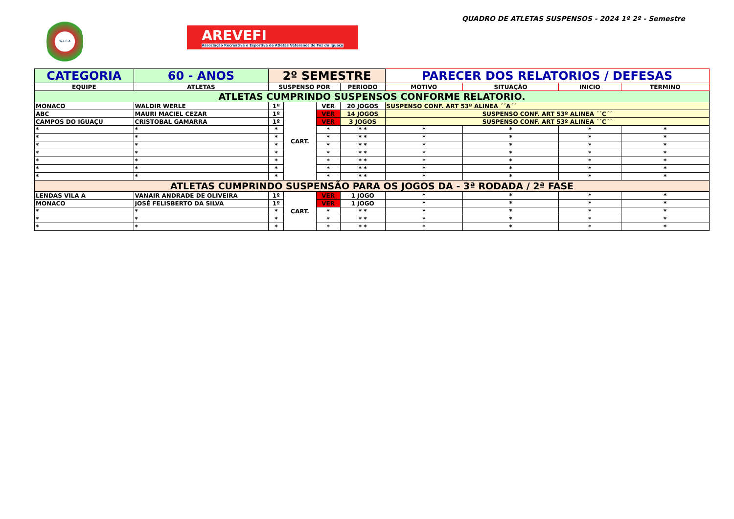W.L.C.A
AREVEFI
Associação Recreativa e Esportiva de Atletas Veteranos de Foz do Iguaçu
QUADRO DE ATLETAS SUSPENSOS - 2024 1º 2º - Semestre
| CATEGORIA | 60 - ANOS | 2º SEMESTRE | | | | PARECER DOS RELATORIOS / DEFESAS | | | |
| EQUIPE | ATLETAS | SUSPENSO POR | | | PERIODO | MOTIVO | SITUAÇÃO | INICIO | TÉRMINO |
| ATLETAS CUMPRINDO SUSPENSOS CONFORME RELATORIO. | | | | | | | | | |
| MONACO | WALDIR WERLE | 1º | CART. | VER | 20 JOGOS | SUSPENSO CONF. ART 53º ALINEA ´´A´´ | | | |
| ABC | MAURI MACIEL CEZAR | 1º | | VER | 14 JOGOS | SUSPENSO CONF. ART 53º ALINEA ´´C´´ | | | |
| CAMPOS DO IGUAÇU | CRISTOBAL GAMARRA | 1º | | VER | 3 JOGOS | SUSPENSO CONF. ART 53º ALINEA ´´C´´ | | | |
| * | * | * | | * | * * | * | * | * | * |
| * | * | * | | * | * * | * | * | * | * |
| * | * | * | | * | * * | * | * | * | * |
| * | * | * | | * | * * | * | * | * | * |
| * | * | * | | * | * * | * | * | * | * |
| * | * | * | | * | * * | * | * | * | * |
| * | * | * | | * | * * | * | * | * | * |
| ATLETAS CUMPRINDO SUSPENSÃO PARA OS JOGOS DA - 3ª RODADA / 2ª FASE | | | | | | | | | |
| LENDAS VILA A | VANAIR ANDRADE DE OLIVEIRA | 1º | CART. | VER | 1 JOGO | * | * | * | * |
| MONACO | JOSÉ FELISBERTO DA SILVA | 1º | | VER | 1 JOGO | * | * | * | * |
| * | * | * | | * | * * | * | * | * | * |
| * | * | * | | * | * * | * | * | * | * |
| * | * | * | | * | * * | * | * | * | * |